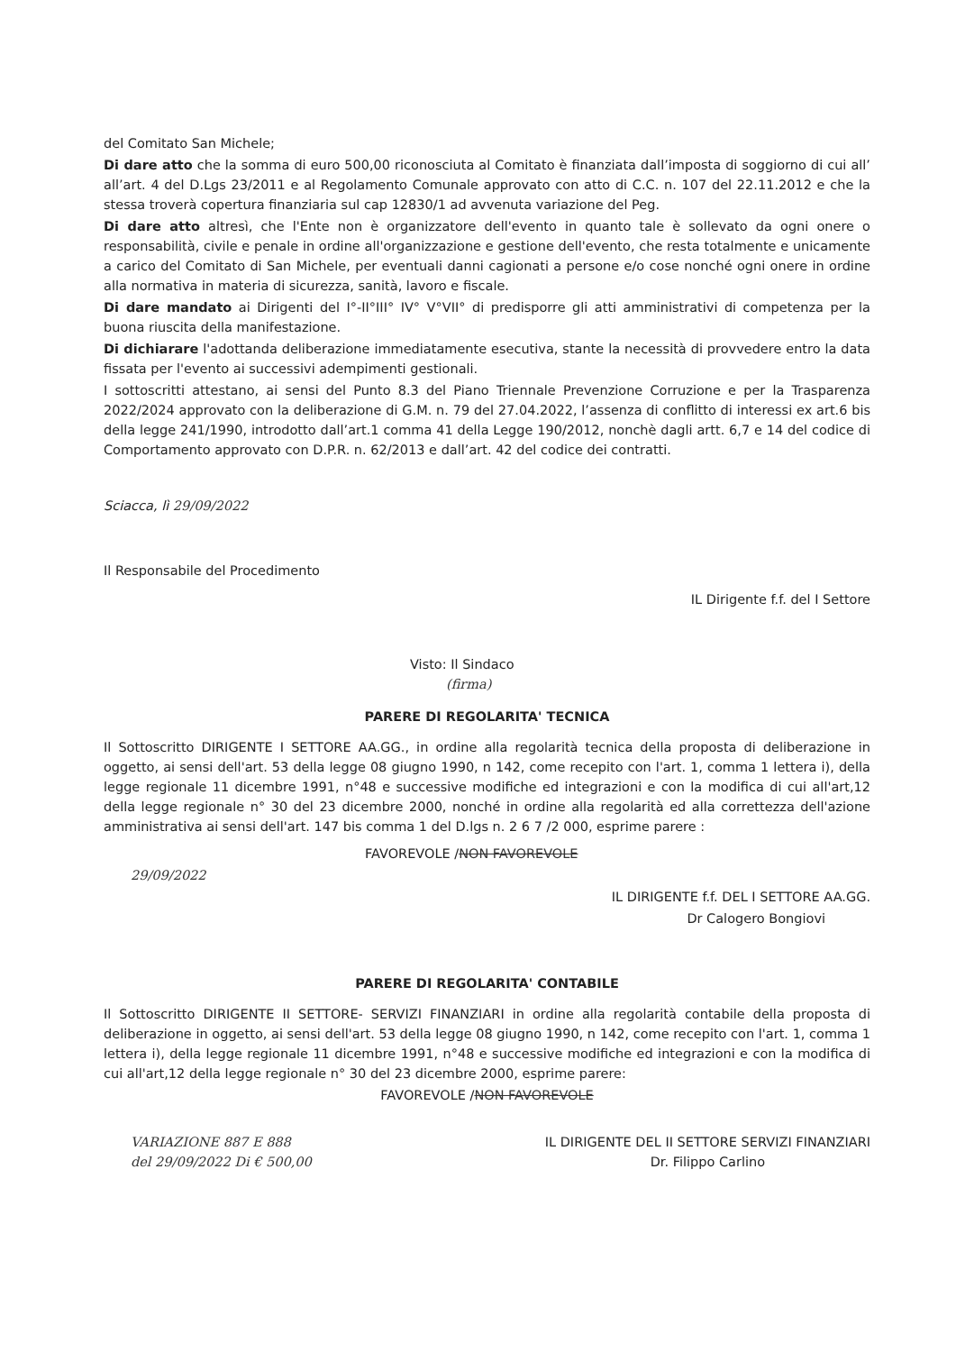del Comitato San Michele;
Di dare atto che la somma di euro 500,00 riconosciuta al Comitato è finanziata dall’imposta di soggiorno di cui all’ all’art. 4 del D.Lgs 23/2011 e al Regolamento Comunale approvato con atto di C.C. n. 107 del 22.11.2012 e che la stessa troverà copertura finanziaria sul cap 12830/1 ad avvenuta variazione del Peg.
Di dare atto altresì, che l'Ente non è organizzatore dell'evento in quanto tale è sollevato da ogni onere o responsabilità, civile e penale in ordine all'organizzazione e gestione dell'evento, che resta totalmente e unicamente a carico del Comitato di San Michele, per eventuali danni cagionati a persone e/o cose nonché ogni onere in ordine alla normativa in materia di sicurezza, sanità, lavoro e fiscale.
Di dare mandato ai Dirigenti del I°-II°III° IV° V°VII° di predisporre gli atti amministrativi di competenza per la buona riuscita della manifestazione.
Di dichiarare l'adottanda deliberazione immediatamente esecutiva, stante la necessità di provvedere entro la data fissata per l'evento ai successivi adempimenti gestionali.
I sottoscritti attestano, ai sensi del Punto 8.3 del Piano Triennale Prevenzione Corruzione e per la Trasparenza 2022/2024 approvato con la deliberazione di G.M. n. 79 del 27.04.2022, l’assenza di conflitto di interessi ex art.6 bis della legge 241/1990, introdotto dall’art.1 comma 41 della Legge 190/2012, nonchè dagli artt. 6,7 e 14 del codice di Comportamento approvato con D.P.R. n. 62/2013 e dall’art. 42 del codice dei contratti.
Sciacca, lì 29/09/2022
Il Responsabile del Procedimento
IL Dirigente f.f. del I Settore
Visto: Il Sindaco
(firma)
PARERE DI REGOLARITA' TECNICA
Il Sottoscritto DIRIGENTE I SETTORE AA.GG., in ordine alla regolarità tecnica della proposta di deliberazione in oggetto, ai sensi dell'art. 53 della legge 08 giugno 1990, n 142, come recepito con l'art. 1, comma 1 lettera i), della legge regionale 11 dicembre 1991, n°48 e successive modifiche ed integrazioni e con la modifica di cui all'art,12 della legge regionale n° 30 del 23 dicembre 2000, nonché in ordine alla regolarità ed alla correttezza dell'azione amministrativa ai sensi dell'art. 147 bis comma 1 del D.lgs n. 2 6 7 /2 000, esprime parere :
FAVOREVOLE /NON FAVOREVOLE
29/09/2022
IL DIRIGENTE f.f. DEL I SETTORE AA.GG.
Dr Calogero Bongiovi
PARERE DI REGOLARITA' CONTABILE
Il Sottoscritto DIRIGENTE II SETTORE- SERVIZI FINANZIARI in ordine alla regolarità contabile della proposta di deliberazione in oggetto, ai sensi dell'art. 53 della legge 08 giugno 1990, n 142, come recepito con l'art. 1, comma 1 lettera i), della legge regionale 11 dicembre 1991, n°48 e successive modifiche ed integrazioni e con la modifica di cui all'art,12 della legge regionale n° 30 del 23 dicembre 2000, esprime parere:
FAVOREVOLE /NON FAVOREVOLE
VARIAZIONE 887 E 888
del 29/09/2022 Di € 500,00
IL DIRIGENTE DEL II SETTORE SERVIZI FINANZIARI
Dr. Filippo Carlino